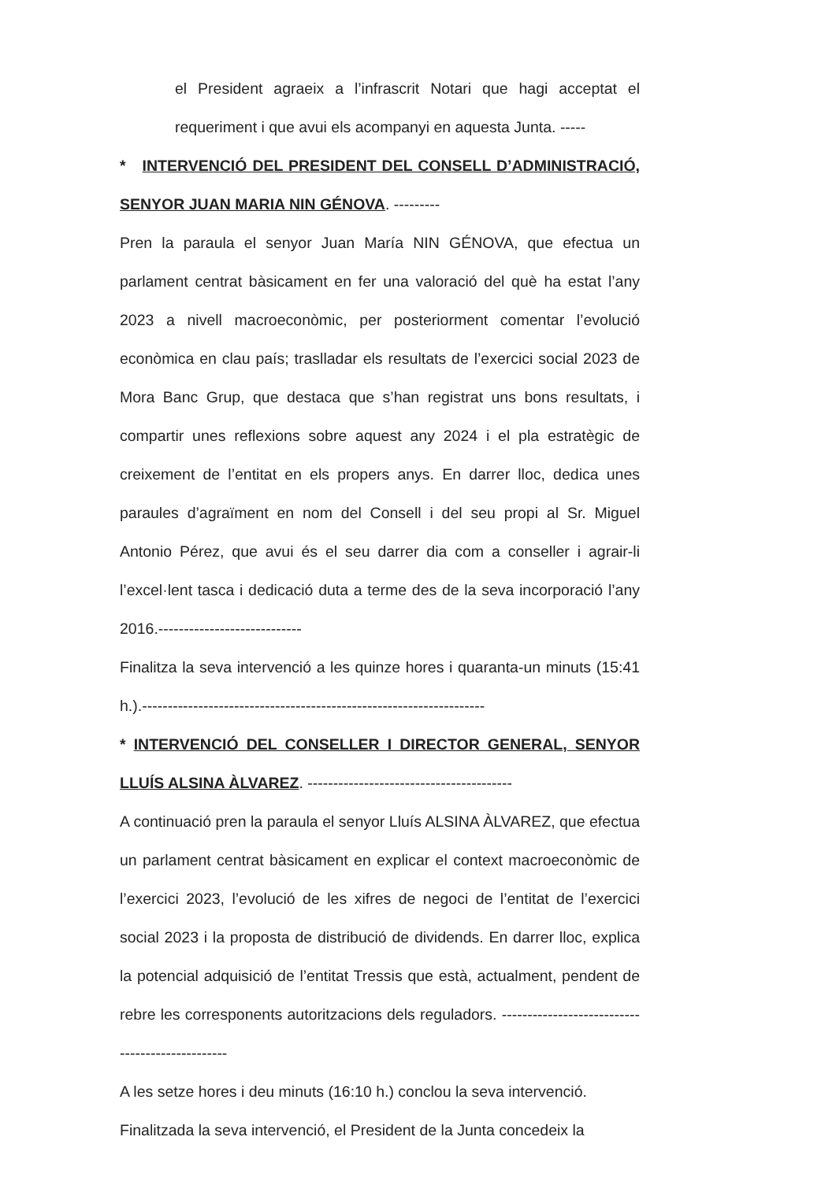el President agraeix a l’infrascrit Notari que hagi acceptat el requeriment i que avui els acompanyi en aquesta Junta. -----
* INTERVENCIÓ DEL PRESIDENT DEL CONSELL D’ADMINISTRACIÓ, SENYOR JUAN MARIA NIN GÉNOVA. ---------
Pren la paraula el senyor Juan María NIN GÉNOVA, que efectua un parlament centrat bàsicament en fer una valoració del què ha estat l’any 2023 a nivell macroeconòmic, per posteriorment comentar l’evolució econòmica en clau país; traslladar els resultats de l’exercici social 2023 de Mora Banc Grup, que destaca que s’han registrat uns bons resultats, i compartir unes reflexions sobre aquest any 2024 i el pla estratègic de creixement de l’entitat en els propers anys. En darrer lloc, dedica unes paraules d’agraïment en nom del Consell i del seu propi al Sr. Miguel Antonio Pérez, que avui és el seu darrer dia com a conseller i agrair-li l’excel·lent tasca i dedicació duta a terme des de la seva incorporació l’any 2016.----------------------------
Finalitza la seva intervenció a les quinze hores i quaranta-un minuts (15:41 h.).-------------------------------------------------------------------
* INTERVENCIÓ DEL CONSELLER I DIRECTOR GENERAL, SENYOR LLUÍS ALSINA ÀLVAREZ. ----------------------------------------
A continuació pren la paraula el senyor Lluís ALSINA ÀLVAREZ, que efectua un parlament centrat bàsicament en explicar el context macroeconòmic de l’exercici 2023, l’evolució de les xifres de negoci de l’entitat de l’exercici social 2023 i la proposta de distribució de dividends. En darrer lloc, explica la potencial adquisició de l’entitat Tressis que està, actualment, pendent de rebre les corresponents autoritzacions dels reguladors. ------------------------------------------------
A les setze hores i deu minuts (16:10 h.) conclou la seva intervenció.
Finalitzada la seva intervenció, el President de la Junta concedeix la